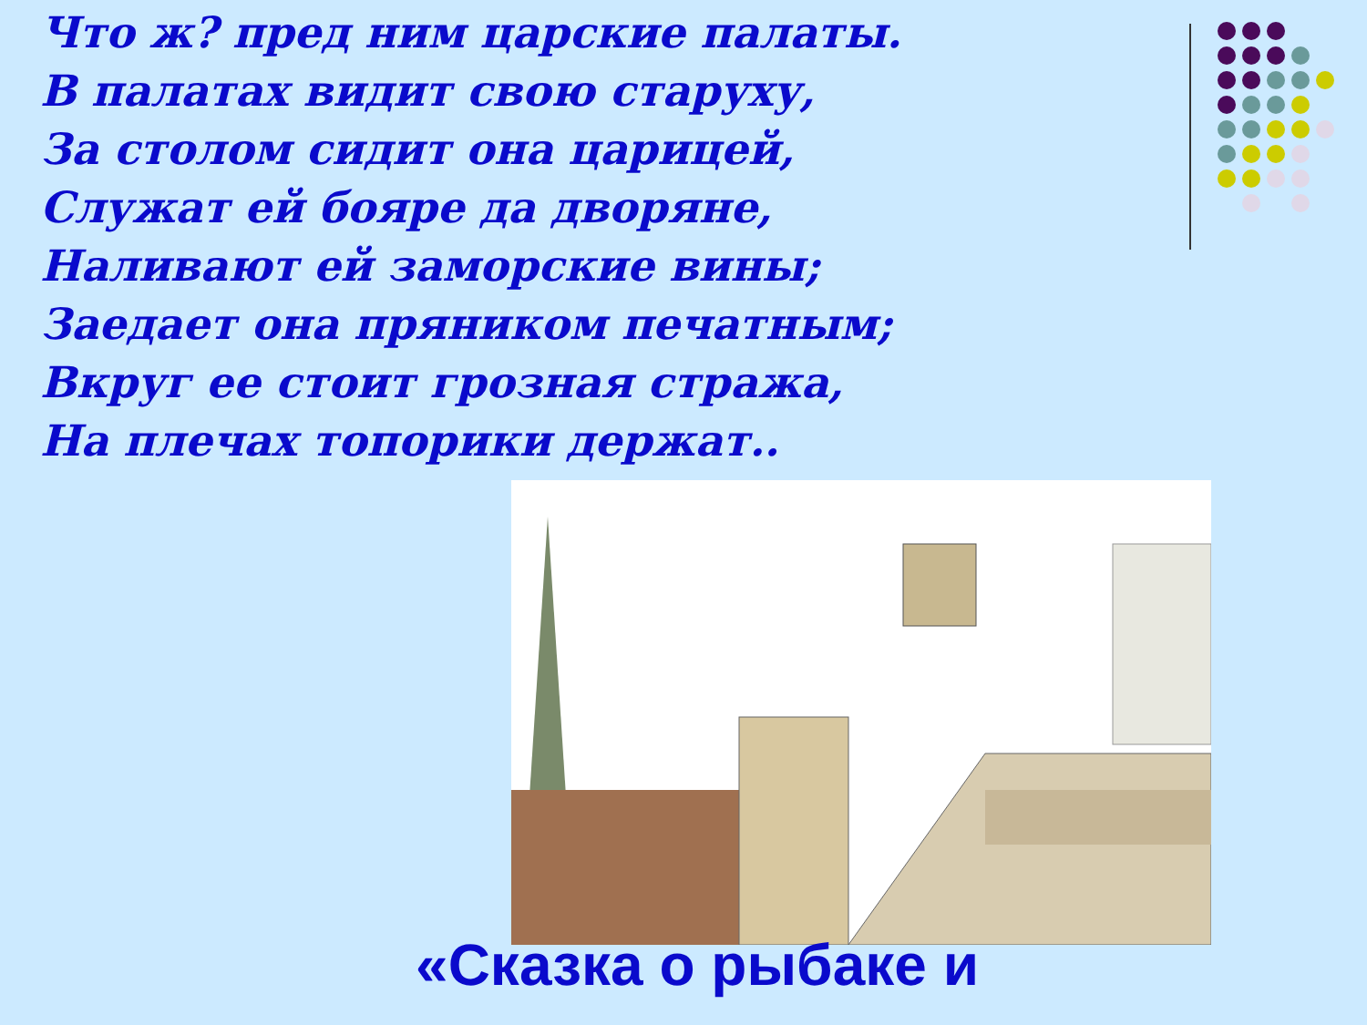Что ж? пред ним царские палаты.
В палатах видит свою старуху,
За столом сидит она царицей,
Служат ей бояре да дворяне,
Наливают ей заморские вины;
Заедает она пряником печатным;
Вкруг ее стоит грозная стража,
На плечах топорики держат..
«Сказка о рыбаке и